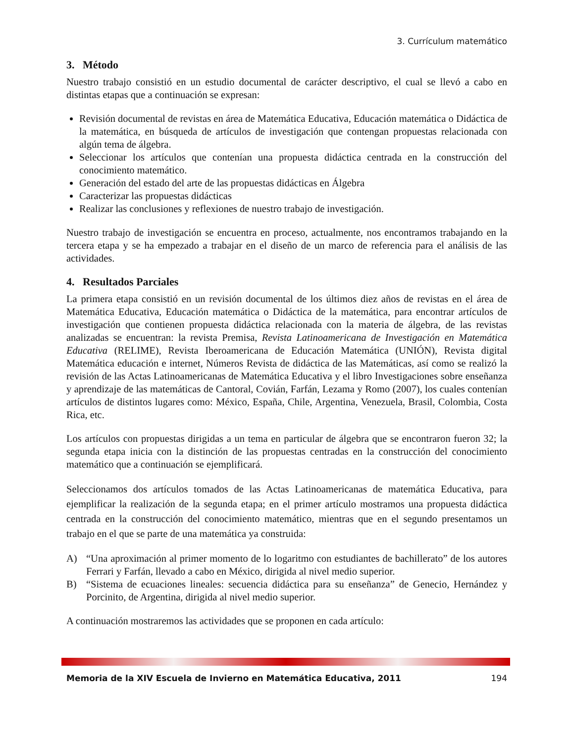3. Currículum matemático
3. Método
Nuestro trabajo consistió en un estudio documental de carácter descriptivo, el cual se llevó a cabo en distintas etapas que a continuación se expresan:
Revisión documental de revistas en área de Matemática Educativa, Educación matemática o Didáctica de la matemática, en búsqueda de artículos de investigación que contengan propuestas relacionada con algún tema de álgebra.
Seleccionar los artículos que contenían una propuesta didáctica centrada en la construcción del conocimiento matemático.
Generación del estado del arte de las propuestas didácticas en Álgebra
Caracterizar las propuestas didácticas
Realizar las conclusiones y reflexiones de nuestro trabajo de investigación.
Nuestro trabajo de investigación se encuentra en proceso, actualmente, nos encontramos trabajando en la tercera etapa y se ha empezado a trabajar en el diseño de un marco de referencia para el análisis de las actividades.
4. Resultados Parciales
La primera etapa consistió en un revisión documental de los últimos diez años de revistas en el área de Matemática Educativa, Educación matemática o Didáctica de la matemática, para encontrar artículos de investigación que contienen propuesta didáctica relacionada con la materia de álgebra, de las revistas analizadas se encuentran: la revista Premisa, Revista Latinoamericana de Investigación en Matemática Educativa (RELIME), Revista Iberoamericana de Educación Matemática (UNIÓN), Revista digital Matemática educación e internet, Números Revista de didáctica de las Matemáticas, así como se realizó la revisión de las Actas Latinoamericanas de Matemática Educativa y el libro Investigaciones sobre enseñanza y aprendizaje de las matemáticas de Cantoral, Covián, Farfán, Lezama y Romo (2007), los cuales contenían artículos de distintos lugares como: México, España, Chile, Argentina, Venezuela, Brasil, Colombia, Costa Rica, etc.
Los artículos con propuestas dirigidas a un tema en particular de álgebra que se encontraron fueron 32; la segunda etapa inicia con la distinción de las propuestas centradas en la construcción del conocimiento matemático que a continuación se ejemplificará.
Seleccionamos dos artículos tomados de las Actas Latinoamericanas de matemática Educativa, para ejemplificar la realización de la segunda etapa; en el primer artículo mostramos una propuesta didáctica centrada en la construcción del conocimiento matemático, mientras que en el segundo presentamos un trabajo en el que se parte de una matemática ya construida:
A) “Una aproximación al primer momento de lo logaritmo con estudiantes de bachillerato” de los autores Ferrari y Farfán, llevado a cabo en México, dirigida al nivel medio superior.
B) “Sistema de ecuaciones lineales: secuencia didáctica para su enseñanza” de Genecio, Hernández y Porcinito, de Argentina, dirigida al nivel medio superior.
A continuación mostraremos las actividades que se proponen en cada artículo:
Memoria de la XIV Escuela de Invierno en Matemática Educativa, 2011 194